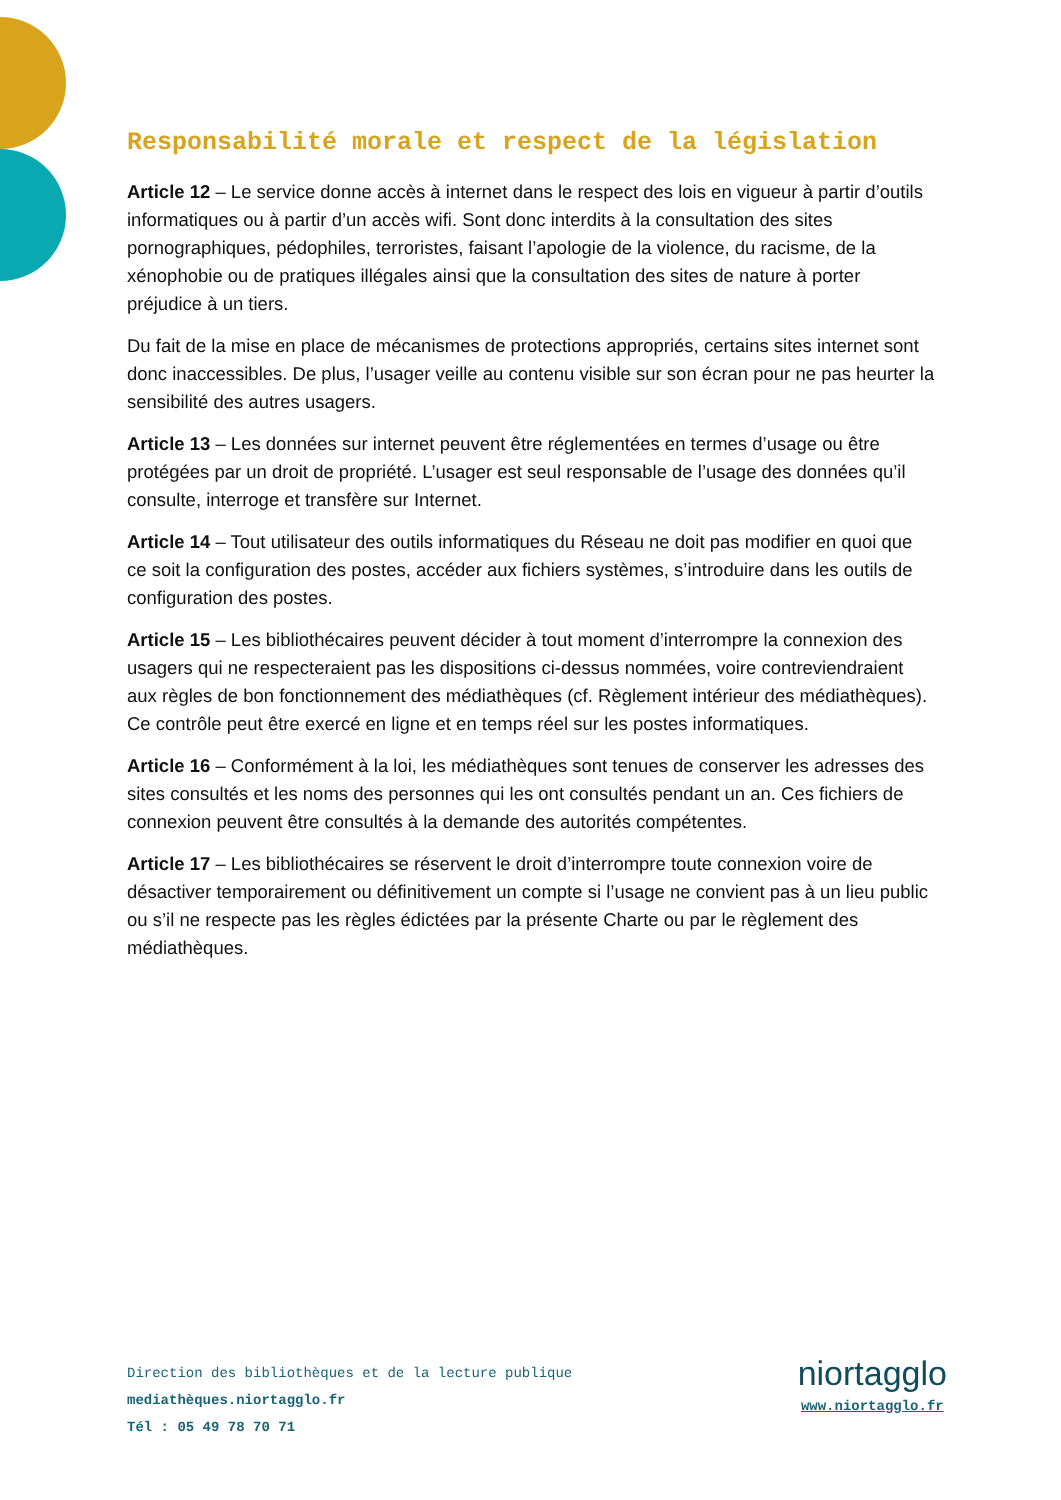Responsabilité morale et respect de la législation
Article 12 – Le service donne accès à internet dans le respect des lois en vigueur à partir d’outils informatiques ou à partir d’un accès wifi. Sont donc interdits à la consultation des sites pornographiques, pédophiles, terroristes, faisant l’apologie de la violence, du racisme, de la xénophobie ou de pratiques illégales ainsi que la consultation des sites de nature à porter préjudice à un tiers.
Du fait de la mise en place de mécanismes de protections appropriés, certains sites internet sont donc inaccessibles. De plus, l’usager veille au contenu visible sur son écran pour ne pas heurter la sensibilité des autres usagers.
Article 13 – Les données sur internet peuvent être réglementées en termes d’usage ou être protégées par un droit de propriété. L’usager est seul responsable de l’usage des données qu’il consulte, interroge et transfère sur Internet.
Article 14 – Tout utilisateur des outils informatiques du Réseau ne doit pas modifier en quoi que ce soit la configuration des postes, accéder aux fichiers systèmes, s’introduire dans les outils de configuration des postes.
Article 15 – Les bibliothécaires peuvent décider à tout moment d’interrompre la connexion des usagers qui ne respecteraient pas les dispositions ci-dessus nommées, voire contreviendraient aux règles de bon fonctionnement des médiathèques (cf. Règlement intérieur des médiathèques). Ce contrôle peut être exercé en ligne et en temps réel sur les postes informatiques.
Article 16 – Conformément à la loi, les médiathèques sont tenues de conserver les adresses des sites consultés et les noms des personnes qui les ont consultés pendant un an. Ces fichiers de connexion peuvent être consultés à la demande des autorités compétentes.
Article 17 – Les bibliothécaires se réservent le droit d’interrompre toute connexion voire de désactiver temporairement ou définitivement un compte si l’usage ne convient pas à un lieu public ou s’il ne respecte pas les règles édictées par la présente Charte ou par le règlement des médiathèques.
Direction des bibliothèques et de la lecture publique
mediathèques.niortagglo.fr
Tél : 05 49 78 70 71
niortagglo
www.niortagglo.fr